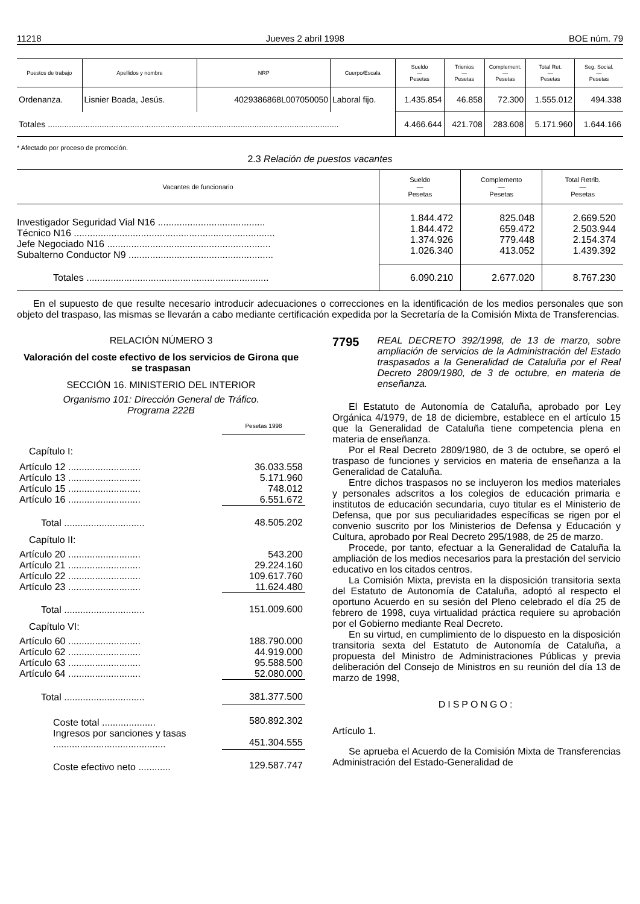11218 Jueves 2 abril 1998 BOE núm. 79
| Puestos de trabajo | Apellidos y nombre | NRP | Cuerpo/Escala | Sueldo — Pesetas | Trienios — Pesetas | Complement. — Pesetas | Total Ret. — Pesetas | Seg. Social. — Pesetas |
| --- | --- | --- | --- | --- | --- | --- | --- | --- |
| Ordenanza. | Lisnier Boada, Jesús. | 4029386868L007050050 | Laboral fijo. | 1.435.854 | 46.858 | 72.300 | 1.555.012 | 494.338 |
| Totales ............................................................................................................................ | | | | 4.466.644 | 421.708 | 283.608 | 5.171.960 | 1.644.166 |
* Afectado por proceso de promoción.
2.3 Relación de puestos vacantes
| Vacantes de funcionario | Sueldo — Pesetas | Complemento — Pesetas | Total Retrib. — Pesetas |
| --- | --- | --- | --- |
| Investigador Seguridad Vial N16 ........................................ Técnico N16 ........................................................................... Jefe Negociado N16 ............................................................. Subalterno Conductor N9 ...................................................... | 1.844.472 1.844.472 1.374.926 1.026.340 | 825.048 659.472 779.448 413.052 | 2.669.520 2.503.944 2.154.374 1.439.392 |
| Totales .................................................................... | 6.090.210 | 2.677.020 | 8.767.230 |
En el supuesto de que resulte necesario introducir adecuaciones o correcciones en la identificación de los medios personales que son objeto del traspaso, las mismas se llevarán a cabo mediante certificación expedida por la Secretaría de la Comisión Mixta de Transferencias.
RELACIÓN NÚMERO 3
Valoración del coste efectivo de los servicios de Girona que se traspasan
SECCIÓN 16. MINISTERIO DEL INTERIOR
Organismo 101: Dirección General de Tráfico.
Programa 222B
| | Pesetas 1998 |
| Capítulo I: | |
| Artículo 12 ........................... | 36.033.558 |
| Artículo 13 ........................... | 5.171.960 |
| Artículo 15 ........................... | 748.012 |
| Artículo 16 ........................... | 6.551.672 |
| Total .............................. | 48.505.202 |
| Capítulo II: | |
| Artículo 20 ........................... | 543.200 |
| Artículo 21 ........................... | 29.224.160 |
| Artículo 22 ........................... | 109.617.760 |
| Artículo 23 ........................... | 11.624.480 |
| Total .............................. | 151.009.600 |
| Capítulo VI: | |
| Artículo 60 ........................... | 188.790.000 |
| Artículo 62 ........................... | 44.919.000 |
| Artículo 63 ........................... | 95.588.500 |
| Artículo 64 ........................... | 52.080.000 |
| Total .............................. | 381.377.500 |
| Coste total .................... Ingresos por sanciones y tasas .......................................... | 580.892.302 451.304.555 |
| Coste efectivo neto ............ | 129.587.747 |
7795
REAL DECRETO 392/1998, de 13 de marzo, sobre ampliación de servicios de la Administración del Estado traspasados a la Generalidad de Cataluña por el Real Decreto 2809/1980, de 3 de octubre, en materia de enseñanza.
El Estatuto de Autonomía de Cataluña, aprobado por Ley Orgánica 4/1979, de 18 de diciembre, establece en el artículo 15 que la Generalidad de Cataluña tiene competencia plena en materia de enseñanza.
Por el Real Decreto 2809/1980, de 3 de octubre, se operó el traspaso de funciones y servicios en materia de enseñanza a la Generalidad de Cataluña.
Entre dichos traspasos no se incluyeron los medios materiales y personales adscritos a los colegios de educación primaria e institutos de educación secundaria, cuyo titular es el Ministerio de Defensa, que por sus peculiaridades específicas se rigen por el convenio suscrito por los Ministerios de Defensa y Educación y Cultura, aprobado por Real Decreto 295/1988, de 25 de marzo.
Procede, por tanto, efectuar a la Generalidad de Cataluña la ampliación de los medios necesarios para la prestación del servicio educativo en los citados centros.
La Comisión Mixta, prevista en la disposición transitoria sexta del Estatuto de Autonomía de Cataluña, adoptó al respecto el oportuno Acuerdo en su sesión del Pleno celebrado el día 25 de febrero de 1998, cuya virtualidad práctica requiere su aprobación por el Gobierno mediante Real Decreto.
En su virtud, en cumplimiento de lo dispuesto en la disposición transitoria sexta del Estatuto de Autonomía de Cataluña, a propuesta del Ministro de Administraciones Públicas y previa deliberación del Consejo de Ministros en su reunión del día 13 de marzo de 1998,
DISPONGO:
Artículo 1.
Se aprueba el Acuerdo de la Comisión Mixta de Transferencias Administración del Estado-Generalidad de